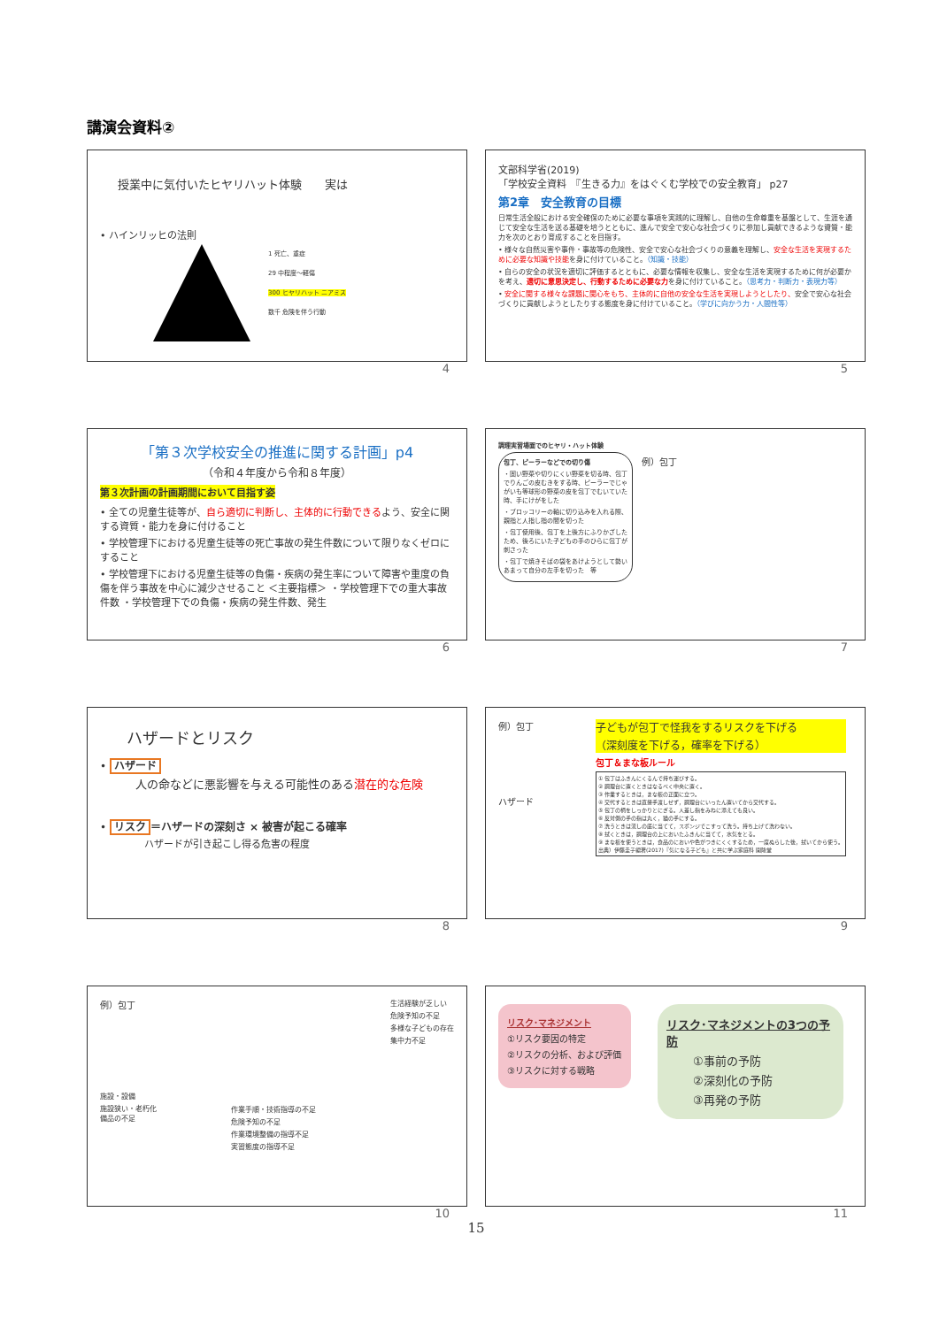講演会資料②
授業中に気付いたヒヤリハット体験　　実は
• ハインリッヒの法則
1 死亡、重症
29 中程度～軽傷
300 ヒヤリハット ニアミス
数千 危険を伴う行動
4
文部科学省(2019)
「学校安全資料　『生きる力』をはぐくむ学校での安全教育」 p27
第2章　安全教育の目標
日常生活全般における安全確保のために必要な事項を実践的に理解し、自他の生命尊重を基盤として、生涯を通じて安全な生活を送る基礎を培うとともに、進んで安全で安心な社会づくりに参加し貢献できるような資質・能力を次のとおり育成することを目指す。
• 様々な自然災害や事件・事故等の危険性、安全で安心な社会づくりの意義を理解し、安全な生活を実現するために必要な知識や技能を身に付けていること。（知識・技能）
• 自らの安全の状況を適切に評価するとともに、必要な情報を収集し、安全な生活を実現するために何が必要かを考え、適切に意思決定し、行動するために必要な力を身に付けていること。（思考力・判断力・表現力等）
• 安全に関する様々な課題に関心をもち、主体的に自他の安全な生活を実現しようとしたり、安全で安心な社会づくりに貢献しようとしたりする態度を身に付けていること。（学びに向かう力・人間性等）
5
「第３次学校安全の推進に関する計画」p4
（令和４年度から令和８年度）
第３次計画の計画期間において目指す姿
• 全ての児童生徒等が、自ら適切に判断し、主体的に行動できるよう、安全に関する資質・能力を身に付けること
• 学校管理下における児童生徒等の死亡事故の発生件数について限りなくゼロにすること
• 学校管理下における児童生徒等の負傷・疾病の発生率について障害や重度の負傷を伴う事故を中心に減少させること ＜主要指標＞ ・学校管理下での重大事故件数 ・学校管理下での負傷・疾病の発生件数、発生
6
調理実習場面でのヒヤリ・ハット体験
包丁、ピーラーなどでの切り傷
・固い野菜や切りにくい野菜を切る時、包丁でりんごの皮むきをする時、ピーラーでじゃがいも等球形の野菜の皮を包丁でむいていた時、手にけがをした
・ブロッコリーの軸に切り込みを入れる際、親指と人指し指の間を切った
・包丁使用後、包丁を上後方にふりかざしたため、後ろにいた子どもの手のひらに包丁が刺さった
・包丁で焼きそばの袋をあけようとして勢いあまって自分の左手を切った　等
例）包丁
7
ハザードとリスク
• ハザード
人の命などに悪影響を与える可能性のある潜在的な危険
• リスク ＝ハザードの深刻さ × 被害が起こる確率
ハザードが引き起こし得る危害の程度
8
例）包丁
ハザード
子どもが包丁で怪我をするリスクを下げる
（深刻度を下げる，確率を下げる）
包丁＆まな板ルール
① 包丁はふきんにくるんで持ち運びする。
② 調理台に置くときはなるべく中央に置く。
③ 作業するときは，まな板の正面に立つ。
④ 交代するときは直接手渡しせず，調理台にいったん置いてから交代する。
⑤ 包丁の柄をしっかりとにぎる。人差し指をみねに添えても良い。
⑥ 反対側の手の指は丸く，猫の手にする。
⑦ 洗うときは流しの底に当てて，スポンジでこすって洗う。持ち上げて洗わない。
⑧ 拭くときは，調理台の上においたふきんに当てて，水気をとる。
⑨ まな板を使うときは，食品のにおいや色がつきにくくするため，一度ぬらした後，拭いてから使う。
出典）伊藤圭子編著(2017)『気になる子ども』と共に学ぶ家庭科 開隆堂
9
例）包丁
施設・設備
施設狭い・老朽化
備品の不足
作業手順・技術指導の不足
危険予知の不足
作業環境整備の指導不足
実習態度の指導不足
生活経験が乏しい
危険予知の不足
多様な子どもの存在
集中力不足
10
リスク･マネジメント
①リスク要因の特定
②リスクの分析、および評価
③リスクに対する戦略
リスク･マネジメントの3つの予防
①事前の予防
②深刻化の予防
③再発の予防
11
15